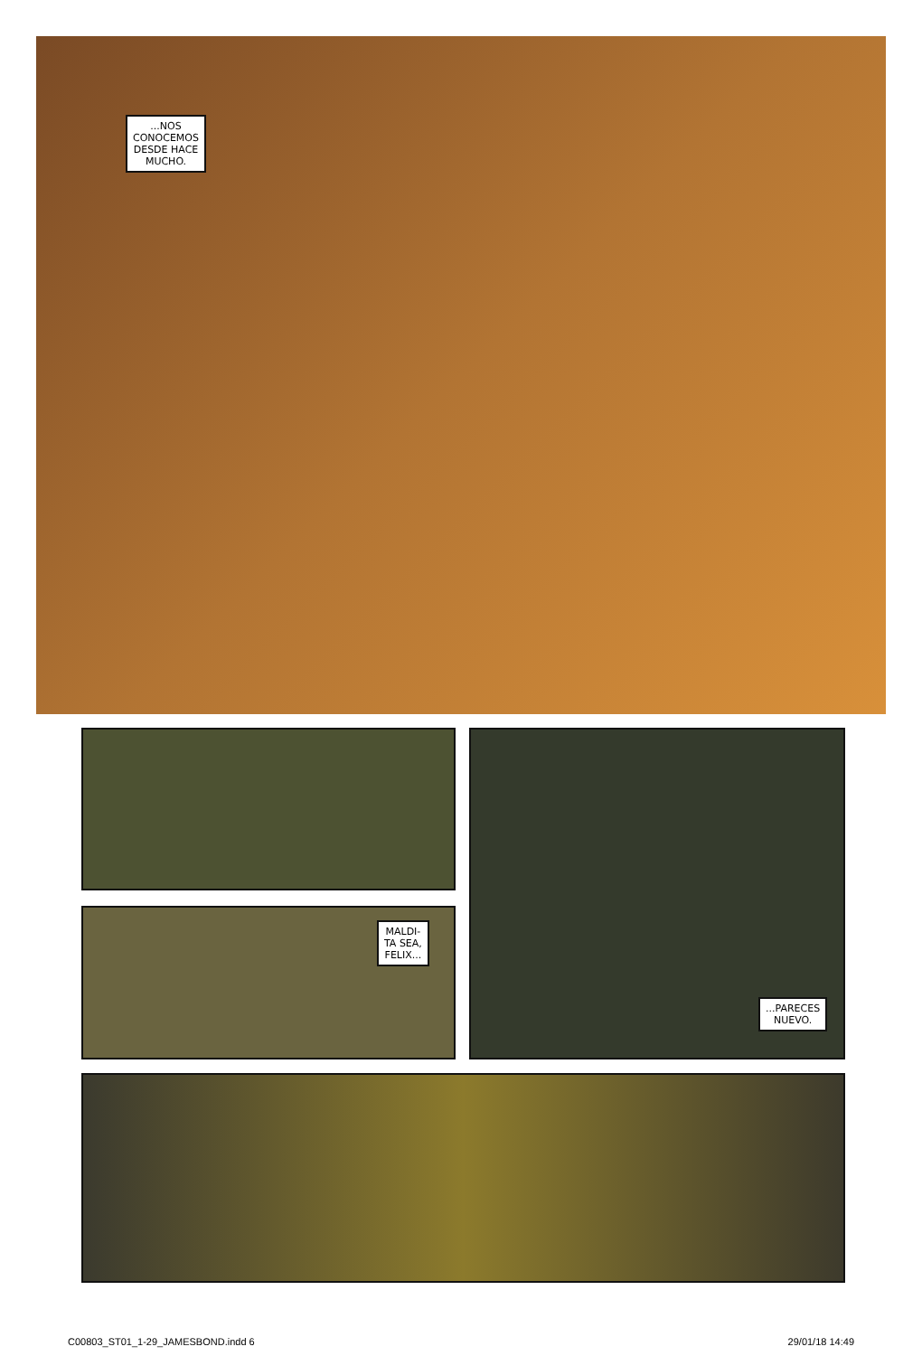...NOS
CONOCEMOS
DESDE HACE
MUCHO.
MALDI-
TA SEA,
FELIX...
...PARECES
NUEVO.
C00803_ST01_1-29_JAMESBOND.indd 6 29/01/18 14:49